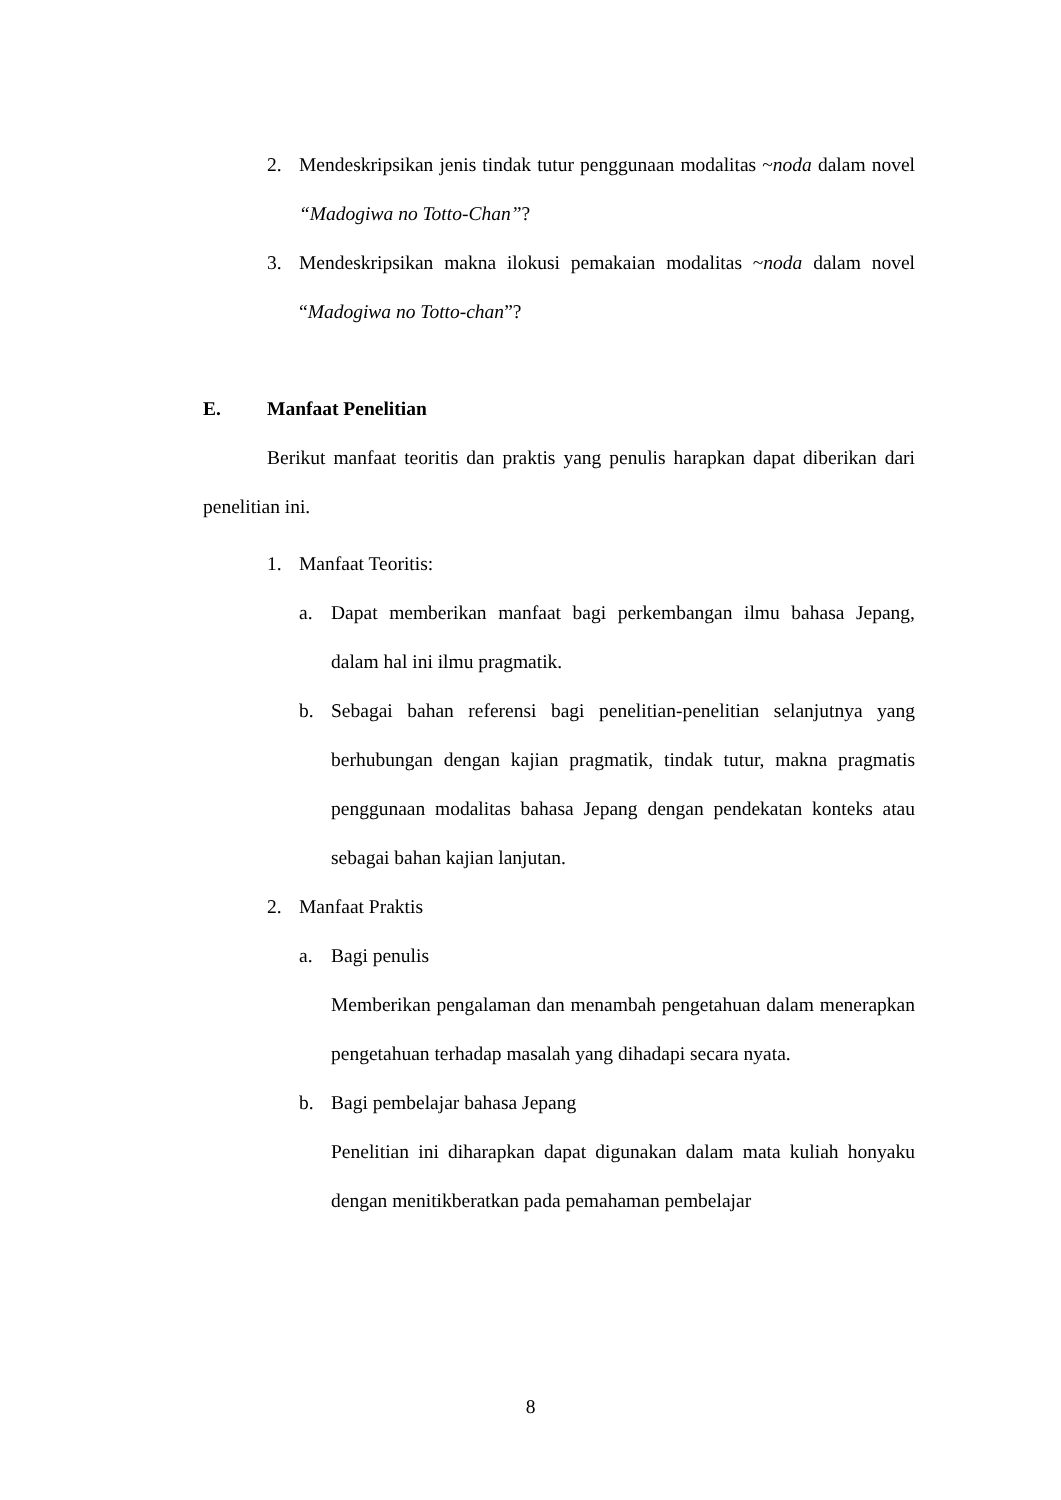2. Mendeskripsikan jenis tindak tutur penggunaan modalitas ~noda dalam novel “Madogiwa no Totto-Chan”?
3. Mendeskripsikan makna ilokusi pemakaian modalitas ~noda dalam novel “Madogiwa no Totto-chan”?
E. Manfaat Penelitian
Berikut manfaat teoritis dan praktis yang penulis harapkan dapat diberikan dari penelitian ini.
1. Manfaat Teoritis:
a. Dapat memberikan manfaat bagi perkembangan ilmu bahasa Jepang, dalam hal ini ilmu pragmatik.
b. Sebagai bahan referensi bagi penelitian-penelitian selanjutnya yang berhubungan dengan kajian pragmatik, tindak tutur, makna pragmatis penggunaan modalitas bahasa Jepang dengan pendekatan konteks atau sebagai bahan kajian lanjutan.
2. Manfaat Praktis
a. Bagi penulis
Memberikan pengalaman dan menambah pengetahuan dalam menerapkan pengetahuan terhadap masalah yang dihadapi secara nyata.
b. Bagi pembelajar bahasa Jepang
Penelitian ini diharapkan dapat digunakan dalam mata kuliah honyaku dengan menitikberatkan pada pemahaman pembelajar
8